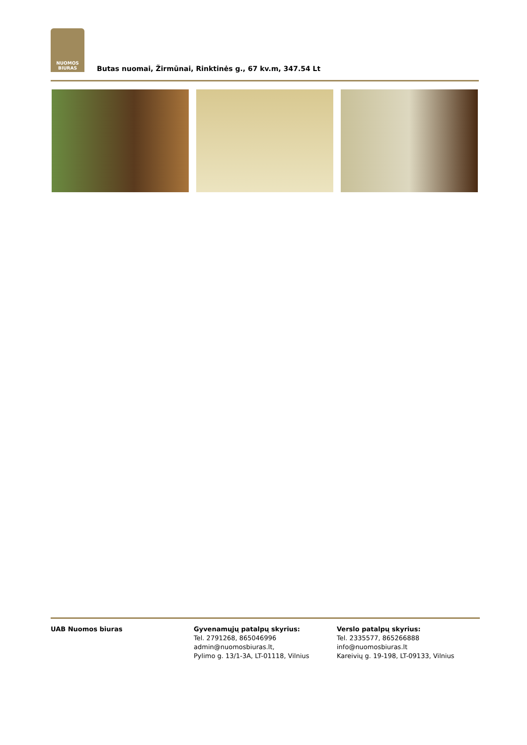NUOMOS
BIURAS
Butas nuomai, Žirmūnai, Rinktinės g., 67 kv.m, 347.54 Lt
UAB Nuomos biuras Gyvenamųjų patalpų skyrius:
Tel. 2791268, 865046996
admin@nuomosbiuras.lt,
Pylimo g. 13/1-3A, LT-01118, Vilnius
Verslo patalpų skyrius:
Tel. 2335577, 865266888
info@nuomosbiuras.lt
Kareivių g. 19-198, LT-09133, Vilnius